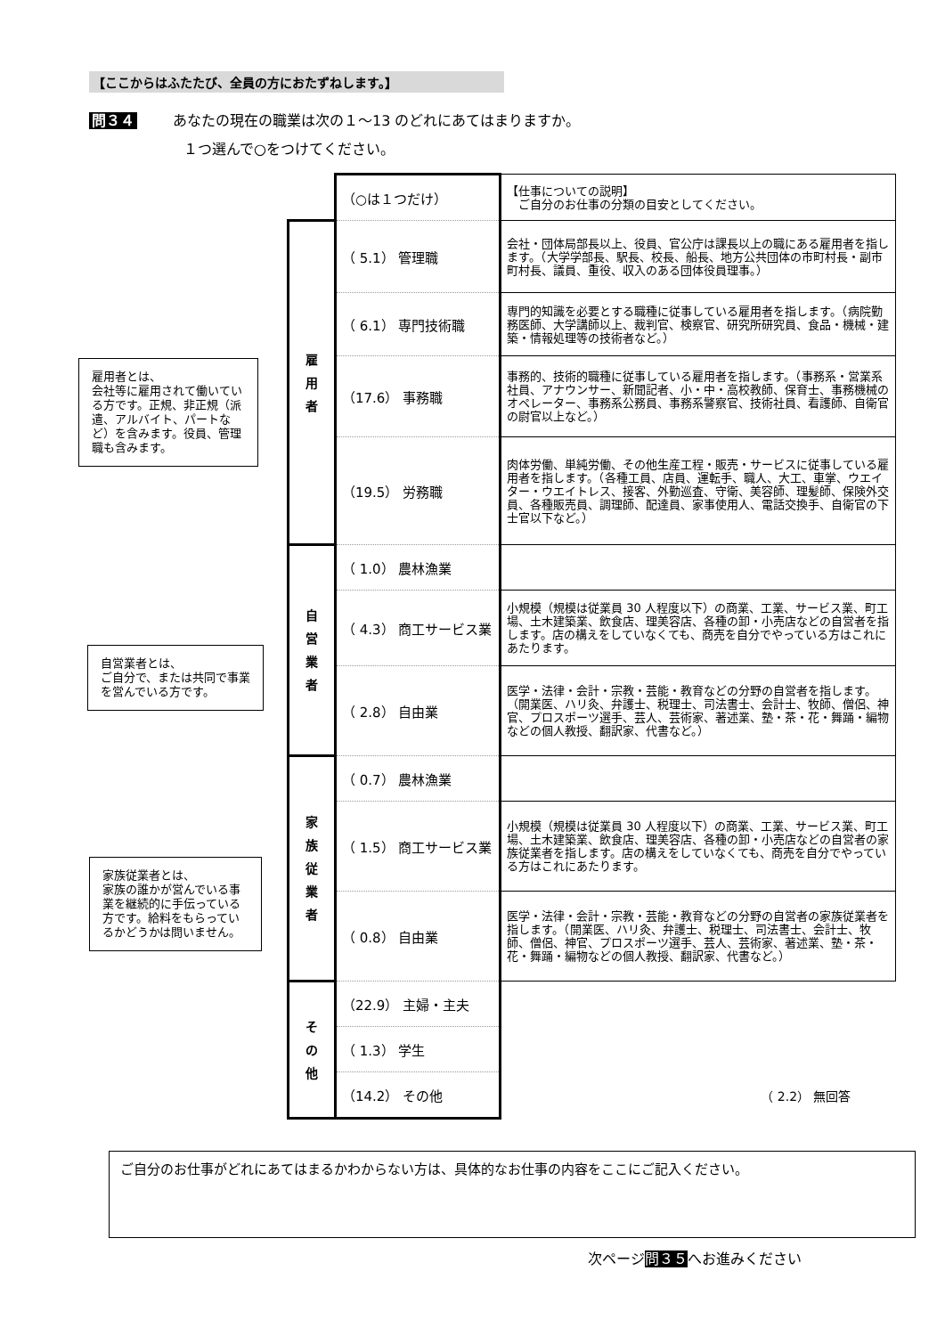【ここからはふたたび、全員の方におたずねします。】
問３４ あなたの現在の職業は次の１～13 のどれにあてはまりますか。
１つ選んで○をつけてください。
雇用者とは、
会社等に雇用されて働いている方です。正規、非正規（派遣、アルバイト、パートなど）を含みます。役員、管理職も含みます。
自営業者とは、
ご自分で、または共同で事業を営んでいる方です。
家族従業者とは、
家族の誰かが営んでいる事業を継続的に手伝っている方です。給料をもらっているかどうかは問いません。
| | （○は１つだけ） | 【仕事についての説明】 ご自分のお仕事の分類の目安としてください。 |
| 雇 用 者 | （ 5.1） 管理職 | 会社・団体局部長以上、役員、官公庁は課長以上の職にある雇用者を指します。（大学学部長、駅長、校長、船長、地方公共団体の市町村長・副市町村長、議員、重役、収入のある団体役員理事。） |
| | （ 6.1） 専門技術職 | 専門的知識を必要とする職種に従事している雇用者を指します。（病院勤務医師、大学講師以上、裁判官、検察官、研究所研究員、食品・機械・建築・情報処理等の技術者など。） |
| | （17.6） 事務職 | 事務的、技術的職種に従事している雇用者を指します。（事務系・営業系社員、アナウンサー、新聞記者、小・中・高校教師、保育士、事務機械のオペレーター、事務系公務員、事務系警察官、技術社員、看護師、自衛官の尉官以上など。） |
| | （19.5） 労務職 | 肉体労働、単純労働、その他生産工程・販売・サービスに従事している雇用者を指します。（各種工員、店員、運転手、職人、大工、車掌、ウエイター・ウエイトレス、接客、外勤巡査、守衛、美容師、理髪師、保険外交員、各種販売員、調理師、配達員、家事使用人、電話交換手、自衛官の下士官以下など。） |
| 自 営 業 者 | （ 1.0） 農林漁業 | |
| | （ 4.3） 商工サービス業 | 小規模（規模は従業員 30 人程度以下）の商業、工業、サービス業、町工場、土木建築業、飲食店、理美容店、各種の卸・小売店などの自営者を指します。店の構えをしていなくても、商売を自分でやっている方はこれにあたります。 |
| | （ 2.8） 自由業 | 医学・法律・会計・宗教・芸能・教育などの分野の自営者を指します。（開業医、ハリ灸、弁護士、税理士、司法書士、会計士、牧師、僧侶、神官、プロスポーツ選手、芸人、芸術家、著述業、塾・茶・花・舞踊・編物などの個人教授、翻訳家、代書など。） |
| 家 族 従 業 者 | （ 0.7） 農林漁業 | |
| | （ 1.5） 商工サービス業 | 小規模（規模は従業員 30 人程度以下）の商業、工業、サービス業、町工場、土木建築業、飲食店、理美容店、各種の卸・小売店などの自営者の家族従業者を指します。店の構えをしていなくても、商売を自分でやっている方はこれにあたります。 |
| | （ 0.8） 自由業 | 医学・法律・会計・宗教・芸能・教育などの分野の自営者の家族従業者を指します。（開業医、ハリ灸、弁護士、税理士、司法書士、会計士、牧師、僧侶、神官、プロスポーツ選手、芸人、芸術家、著述業、塾・茶・花・舞踊・編物などの個人教授、翻訳家、代書など。） |
| そ の 他 | （22.9） 主婦・主夫 | |
| | （ 1.3） 学生 | |
| | （14.2） その他 | （ 2.2） 無回答 |
ご自分のお仕事がどれにあてはまるかわからない方は、具体的なお仕事の内容をここにご記入ください。
次ページ問３５へお進みください